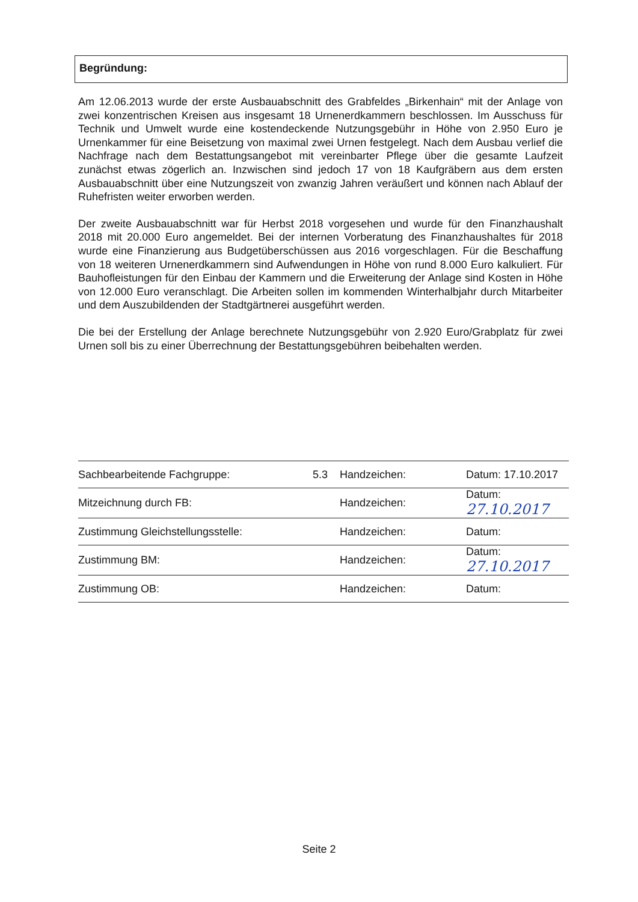Begründung:
Am 12.06.2013 wurde der erste Ausbauabschnitt des Grabfeldes „Birkenhain“ mit der Anlage von zwei konzentrischen Kreisen aus insgesamt 18 Urnenerdkammern beschlossen. Im Ausschuss für Technik und Umwelt wurde eine kostendeckende Nutzungsgebühr in Höhe von 2.950 Euro je Urnenkammer für eine Beisetzung von maximal zwei Urnen festgelegt. Nach dem Ausbau verlief die Nachfrage nach dem Bestattungsangebot mit vereinbarter Pflege über die gesamte Laufzeit zunächst etwas zögerlich an. Inzwischen sind jedoch 17 von 18 Kaufgräbern aus dem ersten Ausbauabschnitt über eine Nutzungszeit von zwanzig Jahren veräußert und können nach Ablauf der Ruhefristen weiter erworben werden.
Der zweite Ausbauabschnitt war für Herbst 2018 vorgesehen und wurde für den Finanzhaushalt 2018 mit 20.000 Euro angemeldet. Bei der internen Vorberatung des Finanzhaushaltes für 2018 wurde eine Finanzierung aus Budgetüberschüssen aus 2016 vorgeschlagen. Für die Beschaffung von 18 weiteren Urnenerdkammern sind Aufwendungen in Höhe von rund 8.000 Euro kalkuliert. Für Bauhofleistungen für den Einbau der Kammern und die Erweiterung der Anlage sind Kosten in Höhe von 12.000 Euro veranschlagt. Die Arbeiten sollen im kommenden Winterhalbjahr durch Mitarbeiter und dem Auszubildenden der Stadtgärtnerei ausgeführt werden.
Die bei der Erstellung der Anlage berechnete Nutzungsgebühr von 2.920 Euro/Grabplatz für zwei Urnen soll bis zu einer Überrechnung der Bestattungsgebühren beibehalten werden.
| Sachbearbeitende Fachgruppe: | 5.3 | Handzeichen: | Datum: 17.10.2017 |
| Mitzeichnung durch FB: | | Handzeichen: | Datum: 27.10.2017 |
| Zustimmung Gleichstellungsstelle: | | Handzeichen: | Datum: |
| Zustimmung BM: | | Handzeichen: | Datum: 27.10.2017 |
| Zustimmung OB: | | Handzeichen: | Datum: |
Seite 2